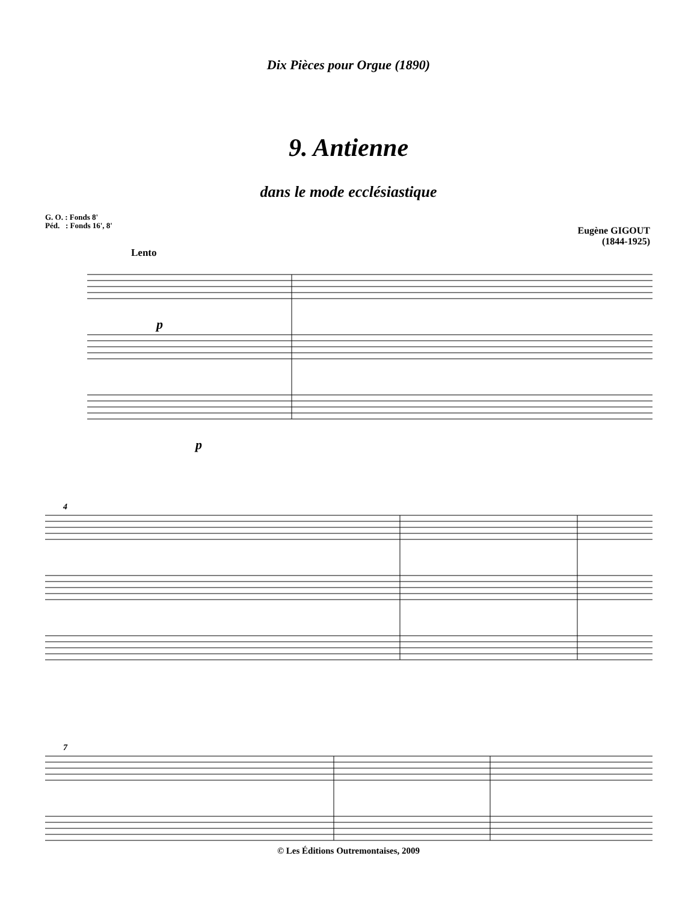Dix Pièces pour Orgue (1890)
9. Antienne
dans le mode ecclésiastique
G. O. : Fonds 8'
Péd. : Fonds 16', 8'
Eugène GIGOUT
(1844-1925)
Lento
4
7
p
p
© Les Éditions Outremontaises, 2009